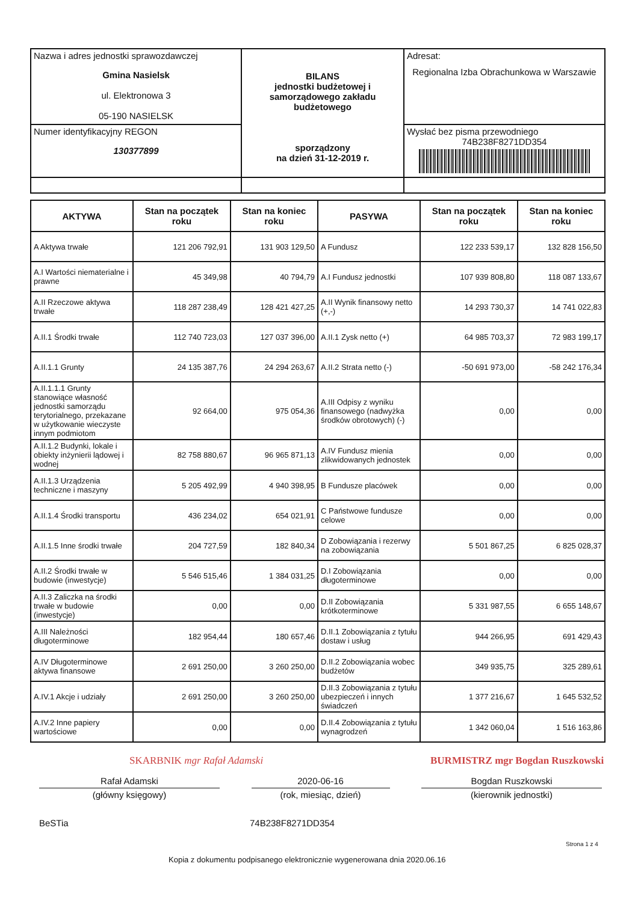| Nazwa i adres jednostki sprawozdawczej Gmina Nasielsk ul. Elektronowa 3 05-190 NASIELSK | BILANS jednostki budżetowej i samorządowego zakładu budżetowego sporządzony na dzień 31-12-2019 r. | Adresat: Regionalna Izba Obrachunkowa w Warszawie |
| Numer identyfikacyjny REGON 130377899 | | Wysłać bez pisma przewodniego 74B238F8271DD354 |
| AKTYWA | Stan na początek roku | Stan na koniec roku | PASYWA | Stan na początek roku | Stan na koniec roku |
| --- | --- | --- | --- | --- | --- |
| A Aktywa trwałe | 121 206 792,91 | 131 903 129,50 | A Fundusz | 122 233 539,17 | 132 828 156,50 |
| A.I Wartości niematerialne i prawne | 45 349,98 | 40 794,79 | A.I Fundusz jednostki | 107 939 808,80 | 118 087 133,67 |
| A.II Rzeczowe aktywa trwałe | 118 287 238,49 | 128 421 427,25 | A.II Wynik finansowy netto (+,-) | 14 293 730,37 | 14 741 022,83 |
| A.II.1 Środki trwałe | 112 740 723,03 | 127 037 396,00 | A.II.1 Zysk netto (+) | 64 985 703,37 | 72 983 199,17 |
| A.II.1.1 Grunty | 24 135 387,76 | 24 294 263,67 | A.II.2 Strata netto (-) | -50 691 973,00 | -58 242 176,34 |
| A.II.1.1.1 Grunty stanowiące własność jednostki samorządu terytorialnego, przekazane w użytkowanie wieczyste innym podmiotom | 92 664,00 | 975 054,36 | A.III Odpisy z wyniku finansowego (nadwyżka środków obrotowych) (-) | 0,00 | 0,00 |
| A.II.1.2 Budynki, lokale i obiekty inżynierii lądowej i wodnej | 82 758 880,67 | 96 965 871,13 | A.IV Fundusz mienia zlikwidowanych jednostek | 0,00 | 0,00 |
| A.II.1.3 Urządzenia techniczne i maszyny | 5 205 492,99 | 4 940 398,95 | B Fundusze placówek | 0,00 | 0,00 |
| A.II.1.4 Środki transportu | 436 234,02 | 654 021,91 | C Państwowe fundusze celowe | 0,00 | 0,00 |
| A.II.1.5 Inne środki trwałe | 204 727,59 | 182 840,34 | D Zobowiązania i rezerwy na zobowiązania | 5 501 867,25 | 6 825 028,37 |
| A.II.2 Środki trwałe w budowie (inwestycje) | 5 546 515,46 | 1 384 031,25 | D.I Zobowiązania długoterminowe | 0,00 | 0,00 |
| A.II.3 Zaliczka na środki trwałe w budowie (inwestycje) | 0,00 | 0,00 | D.II Zobowiązania krótkoterminowe | 5 331 987,55 | 6 655 148,67 |
| A.III Należności długoterminowe | 182 954,44 | 180 657,46 | D.II.1 Zobowiązania z tytułu dostaw i usług | 944 266,95 | 691 429,43 |
| A.IV Długoterminowe aktywa finansowe | 2 691 250,00 | 3 260 250,00 | D.II.2 Zobowiązania wobec budżetów | 349 935,75 | 325 289,61 |
| A.IV.1 Akcje i udziały | 2 691 250,00 | 3 260 250,00 | D.II.3 Zobowiązania z tytułu ubezpieczeń i innych świadczeń | 1 377 216,67 | 1 645 532,52 |
| A.IV.2 Inne papiery wartościowe | 0,00 | 0,00 | D.II.4 Zobowiązania z tytułu wynagrodzeń | 1 342 060,04 | 1 516 163,86 |
SKARBNIK mgr Rafał Adamski
BURMISTRZ mgr Bogdan Ruszkowski
Rafał Adamski 2020-06-16 Bogdan Ruszkowski
(główny księgowy) (rok, miesiąc, dzień) (kierownik jednostki)
BeSTia 74B238F8271DD354
Strona 1 z 4
Kopia z dokumentu podpisanego elektronicznie wygenerowana dnia 2020.06.16